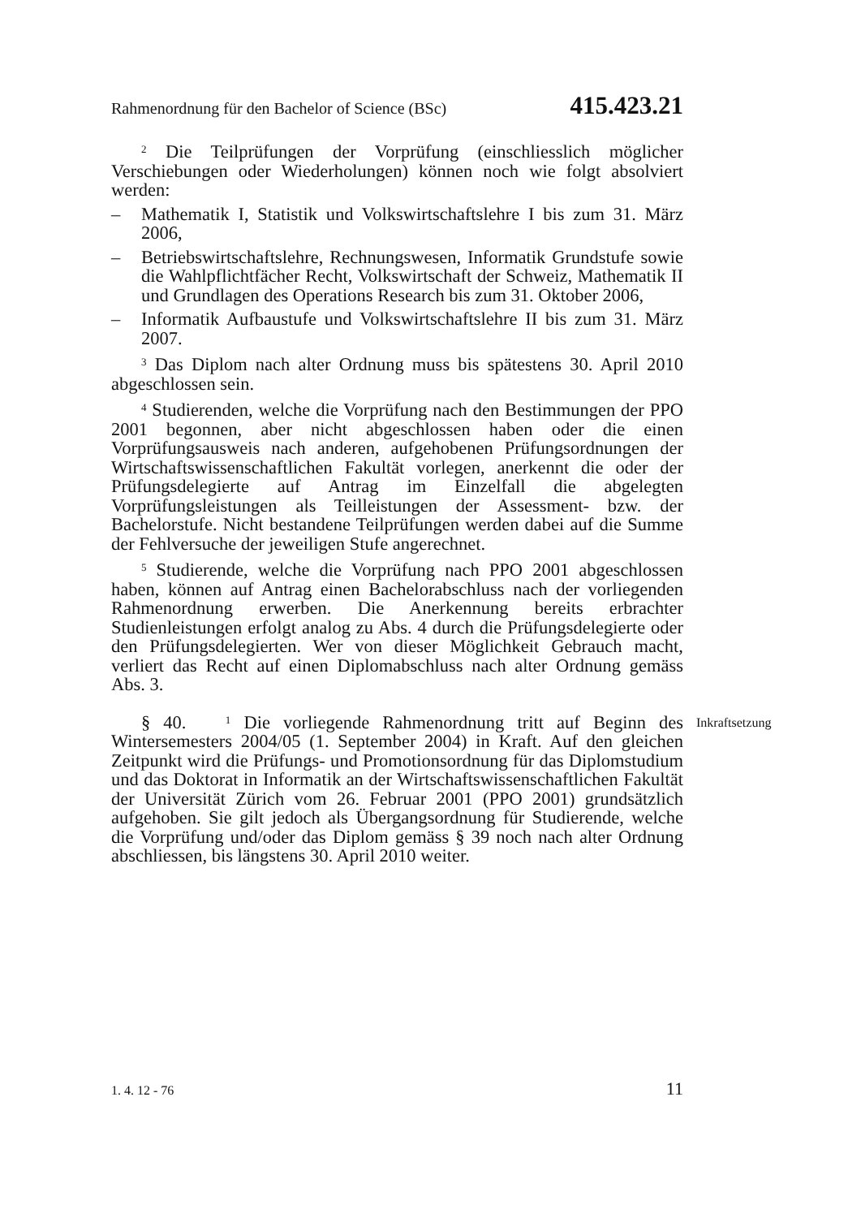Rahmenordnung für den Bachelor of Science (BSc) 415.423.21
<sup>2</sup> Die Teilprüfungen der Vorprüfung (einschliesslich möglicher Verschiebungen oder Wiederholungen) können noch wie folgt absolviert werden:
– Mathematik I, Statistik und Volkswirtschaftslehre I bis zum 31. März 2006,
– Betriebswirtschaftslehre, Rechnungswesen, Informatik Grundstufe sowie die Wahlpflichtfächer Recht, Volkswirtschaft der Schweiz, Mathematik II und Grundlagen des Operations Research bis zum 31. Oktober 2006,
– Informatik Aufbaustufe und Volkswirtschaftslehre II bis zum 31. März 2007.
<sup>3</sup> Das Diplom nach alter Ordnung muss bis spätestens 30. April 2010 abgeschlossen sein.
<sup>4</sup> Studierenden, welche die Vorprüfung nach den Bestimmungen der PPO 2001 begonnen, aber nicht abgeschlossen haben oder die einen Vorprüfungsausweis nach anderen, aufgehobenen Prüfungsordnungen der Wirtschaftswissenschaftlichen Fakultät vorlegen, anerkennt die oder der Prüfungsdelegierte auf Antrag im Einzelfall die abgelegten Vorprüfungsleistungen als Teilleistungen der Assessment- bzw. der Bachelorstufe. Nicht bestandene Teilprüfungen werden dabei auf die Summe der Fehlversuche der jeweiligen Stufe angerechnet.
<sup>5</sup> Studierende, welche die Vorprüfung nach PPO 2001 abgeschlossen haben, können auf Antrag einen Bachelorabschluss nach der vorliegenden Rahmenordnung erwerben. Die Anerkennung bereits erbrachter Studienleistungen erfolgt analog zu Abs. 4 durch die Prüfungsdelegierte oder den Prüfungsdelegierten. Wer von dieser Möglichkeit Gebrauch macht, verliert das Recht auf einen Diplomabschluss nach alter Ordnung gemäss Abs. 3.
§ 40. <sup>1</sup> Die vorliegende Rahmenordnung tritt auf Beginn des Wintersemesters 2004/05 (1. September 2004) in Kraft. Auf den gleichen Zeitpunkt wird die Prüfungs- und Promotionsordnung für das Diplomstudium und das Doktorat in Informatik an der Wirtschaftswissenschaftlichen Fakultät der Universität Zürich vom 26. Februar 2001 (PPO 2001) grundsätzlich aufgehoben. Sie gilt jedoch als Übergangsordnung für Studierende, welche die Vorprüfung und/oder das Diplom gemäss § 39 noch nach alter Ordnung abschliessen, bis längstens 30. April 2010 weiter.
Inkraftsetzung
1. 4. 12 - 76 11